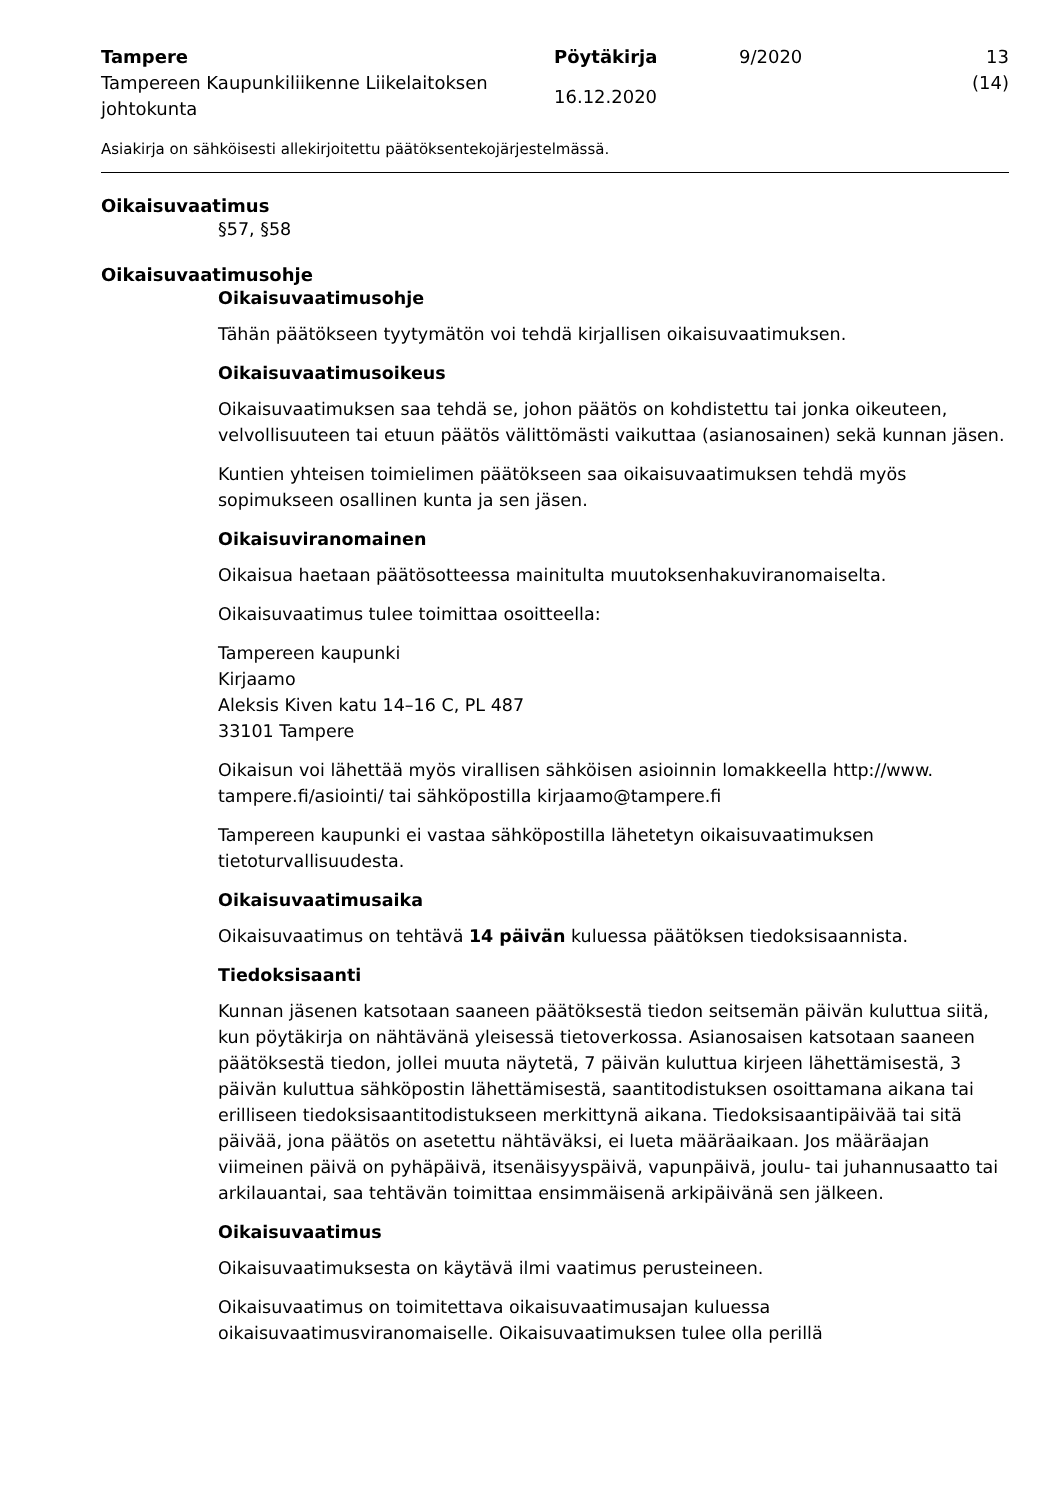Tampere
Tampereen Kaupunkiliikenne Liikelaitoksen johtokunta
Pöytäkirja
16.12.2020
9/2020 13 (14)
Asiakirja on sähköisesti allekirjoitettu päätöksentekojärjestelmässä.
Oikaisuvaatimus
§57, §58
Oikaisuvaatimusohje
Oikaisuvaatimusohje
Tähän päätökseen tyytymätön voi tehdä kirjallisen oikaisuvaatimuksen.
Oikaisuvaatimusoikeus
Oikaisuvaatimuksen saa tehdä se, johon päätös on kohdistettu tai jonka oikeuteen, velvollisuuteen tai etuun päätös välittömästi vaikuttaa (asianosainen) sekä kunnan jäsen.
Kuntien yhteisen toimielimen päätökseen saa oikaisuvaatimuksen tehdä myös sopimukseen osallinen kunta ja sen jäsen.
Oikaisuviranomainen
Oikaisua haetaan päätösotteessa mainitulta muutoksenhakuviranomaiselta.
Oikaisuvaatimus tulee toimittaa osoitteella:
Tampereen kaupunki
Kirjaamo
Aleksis Kiven katu 14–16 C, PL 487
33101 Tampere
Oikaisun voi lähettää myös virallisen sähköisen asioinnin lomakkeella http://www. tampere.fi/asiointi/ tai sähköpostilla kirjaamo@tampere.fi
Tampereen kaupunki ei vastaa sähköpostilla lähetetyn oikaisuvaatimuksen tietoturvallisuudesta.
Oikaisuvaatimusaika
Oikaisuvaatimus on tehtävä 14 päivän kuluessa päätöksen tiedoksisaannista.
Tiedoksisaanti
Kunnan jäsenen katsotaan saaneen päätöksestä tiedon seitsemän päivän kuluttua siitä, kun pöytäkirja on nähtävänä yleisessä tietoverkossa. Asianosaisen katsotaan saaneen päätöksestä tiedon, jollei muuta näytetä, 7 päivän kuluttua kirjeen lähettämisestä, 3 päivän kuluttua sähköpostin lähettämisestä, saantitodistuksen osoittamana aikana tai erilliseen tiedoksisaantitodistukseen merkittynä aikana. Tiedoksisaantipäivää tai sitä päivää, jona päätös on asetettu nähtäväksi, ei lueta määräaikaan. Jos määräajan viimeinen päivä on pyhäpäivä, itsenäisyyspäivä, vapunpäivä, joulu- tai juhannusaatto tai arkilauantai, saa tehtävän toimittaa ensimmäisenä arkipäivänä sen jälkeen.
Oikaisuvaatimus
Oikaisuvaatimuksesta on käytävä ilmi vaatimus perusteineen.
Oikaisuvaatimus on toimitettava oikaisuvaatimusajan kuluessa oikaisuvaatimusviranomaiselle. Oikaisuvaatimuksen tulee olla perillä